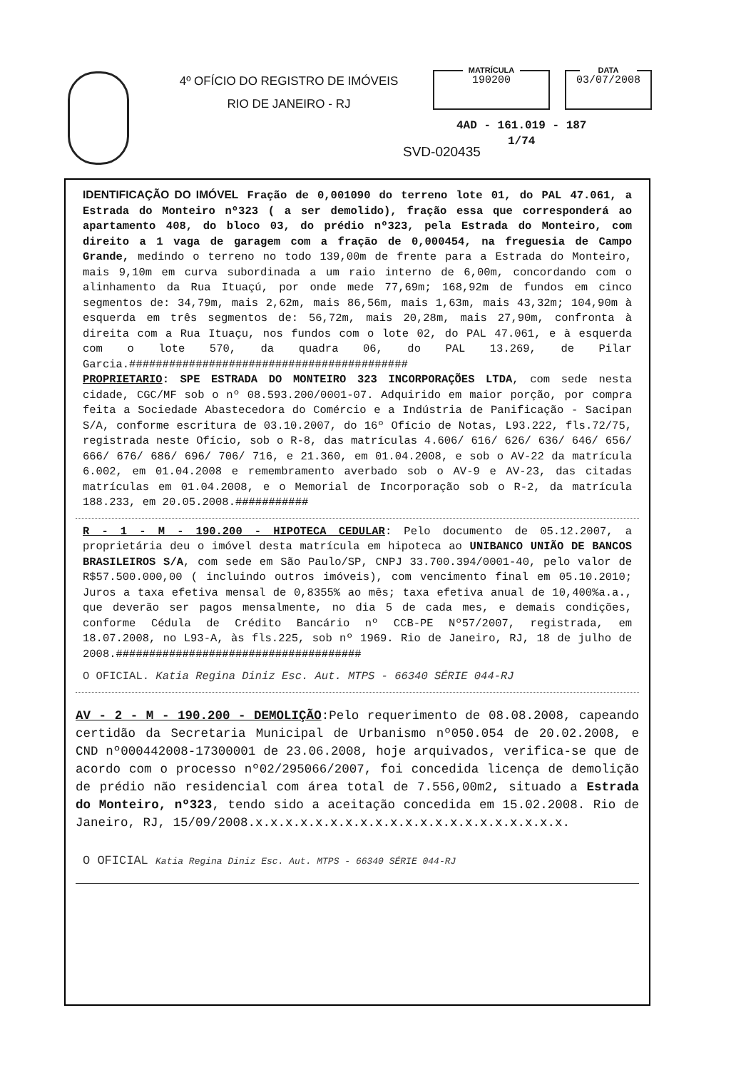4º OFÍCIO DO REGISTRO DE IMÓVEIS
RIO DE JANEIRO - RJ
MATRÍCULA
190200
DATA
03/07/2008
4AD - 161.019 - 187
1/74
SVD-020435
IDENTIFICAÇÃO DO IMÓVEL Fração de 0,001090 do terreno lote 01, do PAL 47.061, a Estrada do Monteiro nº323 ( a ser demolido), fração essa que corresponderá ao apartamento 408, do bloco 03, do prédio nº323, pela Estrada do Monteiro, com direito a 1 vaga de garagem com a fração de 0,000454, na freguesia de Campo Grande, medindo o terreno no todo 139,00m de frente para a Estrada do Monteiro, mais 9,10m em curva subordinada a um raio interno de 6,00m, concordando com o alinhamento da Rua Ituaçú, por onde mede 77,69m; 168,92m de fundos em cinco segmentos de: 34,79m, mais 2,62m, mais 86,56m, mais 1,63m, mais 43,32m; 104,90m à esquerda em três segmentos de: 56,72m, mais 20,28m, mais 27,90m, confronta à direita com a Rua Ituaçu, nos fundos com o lote 02, do PAL 47.061, e à esquerda com o lote 570, da quadra 06, do PAL 13.269, de Pilar Garcia.##########################################
PROPRIETARIO: SPE ESTRADA DO MONTEIRO 323 INCORPORAÇÕES LTDA, com sede nesta cidade, CGC/MF sob o nº 08.593.200/0001-07. Adquirido em maior porção, por compra feita a Sociedade Abastecedora do Comércio e a Indústria de Panificação - Sacipan S/A, conforme escritura de 03.10.2007, do 16º Ofício de Notas, L93.222, fls.72/75, registrada neste Ofício, sob o R-8, das matrículas 4.606/ 616/ 626/ 636/ 646/ 656/ 666/ 676/ 686/ 696/ 706/ 716, e 21.360, em 01.04.2008, e sob o AV-22 da matrícula 6.002, em 01.04.2008 e remembramento averbado sob o AV-9 e AV-23, das citadas matrículas em 01.04.2008, e o Memorial de Incorporação sob o R-2, da matrícula 188.233, em 20.05.2008.###########
R - 1 - M - 190.200 - HIPOTECA CEDULAR: Pelo documento de 05.12.2007, a proprietária deu o imóvel desta matrícula em hipoteca ao UNIBANCO UNIÃO DE BANCOS BRASILEIROS S/A, com sede em São Paulo/SP, CNPJ 33.700.394/0001-40, pelo valor de R$57.500.000,00 ( incluindo outros imóveis), com vencimento final em 05.10.2010; Juros a taxa efetiva mensal de 0,8355% ao mês; taxa efetiva anual de 10,400%a.a., que deverão ser pagos mensalmente, no dia 5 de cada mes, e demais condições, conforme Cédula de Crédito Bancário nº CCB-PE Nº57/2007, registrada, em 18.07.2008, no L93-A, às fls.225, sob nº 1969. Rio de Janeiro, RJ, 18 de julho de 2008.#####################################
O OFICIAL. Katia Regina Diniz Esc. Aut. MTPS - 66340 SÉRIE 044-RJ
AV - 2 - M - 190.200 - DEMOLIÇÃO:Pelo requerimento de 08.08.2008, capeando certidão da Secretaria Municipal de Urbanismo nº050.054 de 20.02.2008, e CND nº000442008-17300001 de 23.06.2008, hoje arquivados, verifica-se que de acordo com o processo nº02/295066/2007, foi concedida licença de demolição de prédio não residencial com área total de 7.556,00m2, situado a Estrada do Monteiro, nº323, tendo sido a aceitação concedida em 15.02.2008. Rio de Janeiro, RJ, 15/09/2008.x.x.x.x.x.x.x.x.x.x.x.x.x.x.x.x.x.x.x.x.x.
O OFICIAL Katia Regina Diniz Esc. Aut. MTPS - 66340 SÉRIE 044-RJ